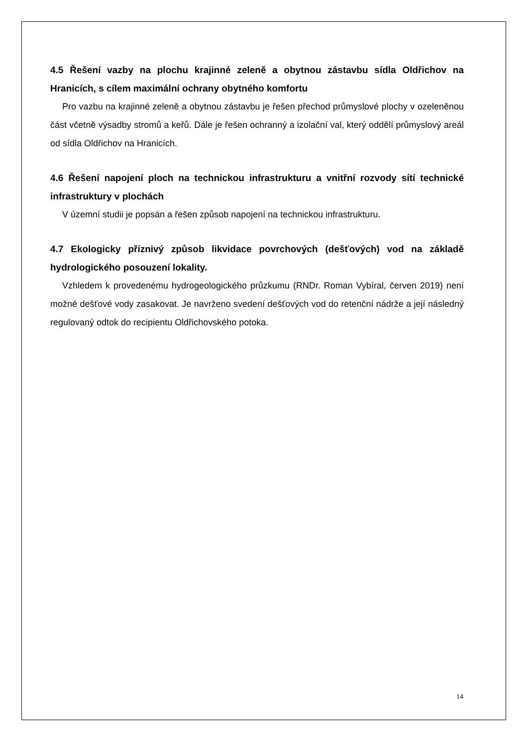4.5 Řešení vazby na plochu krajinné zeleně a obytnou zástavbu sídla Oldřichov na Hranicích, s cílem maximální ochrany obytného komfortu
Pro vazbu na krajinné zeleně a obytnou zástavbu je řešen přechod průmyslové plochy v ozeleněnou část včetně výsadby stromů a keřů. Dále je řešen ochranný a izolační val, který oddělí průmyslový areál od sídla Oldřichov na Hranicích.
4.6 Řešení napojení ploch na technickou infrastrukturu a vnitřní rozvody sítí technické infrastruktury v plochách
V územní studii je popsán a řešen způsob napojení na technickou infrastrukturu.
4.7 Ekologicky příznivý způsob likvidace povrchových (dešťových) vod na základě hydrologického posouzení lokality.
Vzhledem k provedenému hydrogeologického průzkumu (RNDr. Roman Vybíral, červen 2019) není možné dešťové vody zasakovat. Je navrženo svedení dešťových vod do retenční nádrže a její následný regulovaný odtok do recipientu Oldřichovského potoka.
14